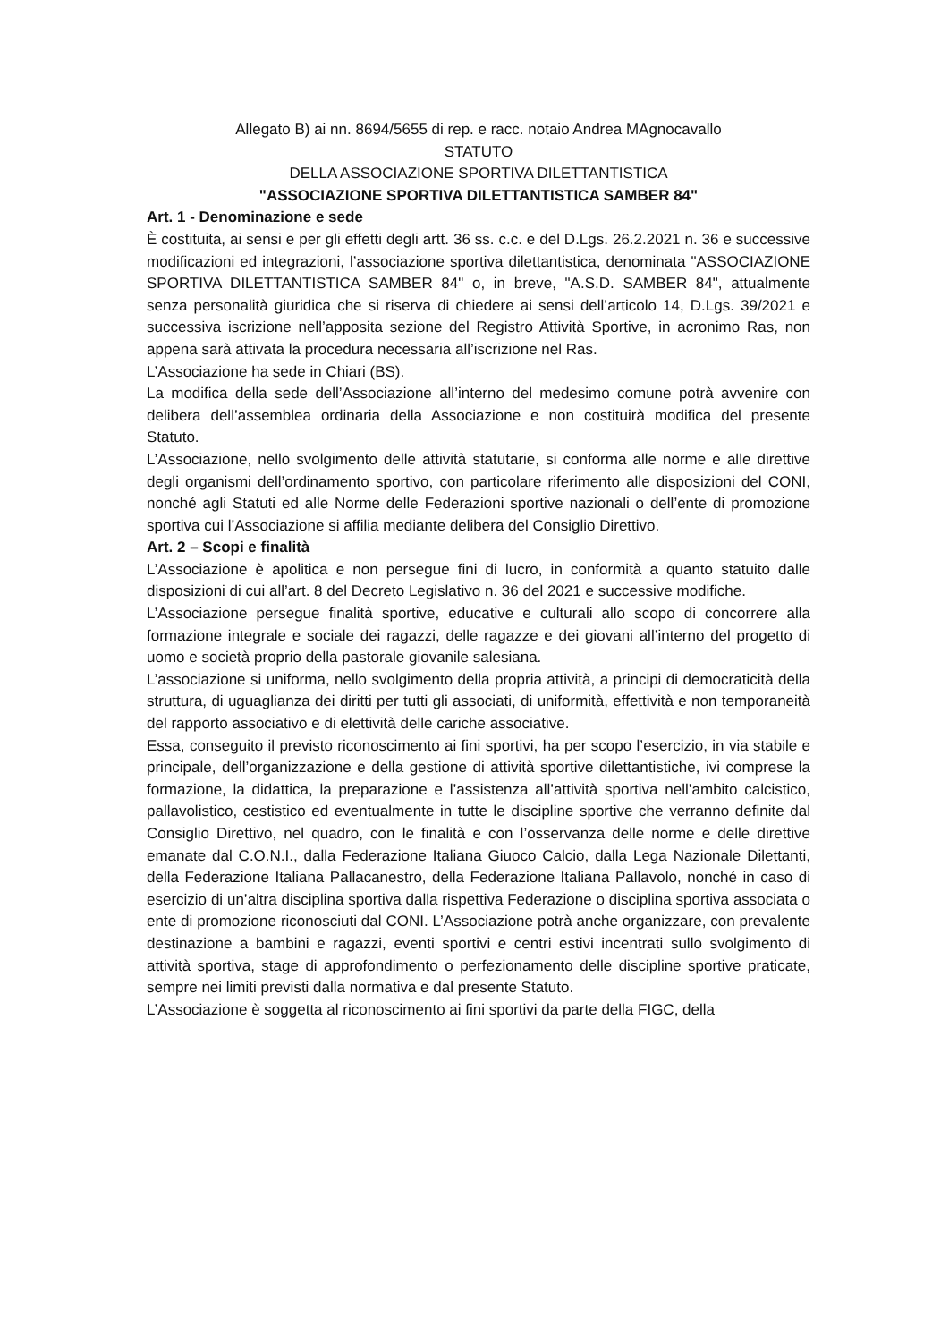Allegato B) ai nn. 8694/5655 di rep. e racc. notaio Andrea MAgnocavallo
STATUTO
DELLA ASSOCIAZIONE SPORTIVA DILETTANTISTICA
"ASSOCIAZIONE SPORTIVA DILETTANTISTICA SAMBER 84"
Art. 1 - Denominazione e sede
È costituita, ai sensi e per gli effetti degli artt. 36 ss. c.c. e del D.Lgs. 26.2.2021 n. 36 e successive modificazioni ed integrazioni, l’associazione sportiva dilettantistica, denominata "ASSOCIAZIONE SPORTIVA DILETTANTISTICA SAMBER 84" o, in breve, "A.S.D. SAMBER 84", attualmente senza personalità giuridica che si riserva di chiedere ai sensi dell’articolo 14, D.Lgs. 39/2021 e successiva iscrizione nell’apposita sezione del Registro Attività Sportive, in acronimo Ras, non appena sarà attivata la procedura necessaria all’iscrizione nel Ras.
L’Associazione ha sede in Chiari (BS).
La modifica della sede dell’Associazione all’interno del medesimo comune potrà avvenire con delibera dell’assemblea ordinaria della Associazione e non costituirà modifica del presente Statuto.
L’Associazione, nello svolgimento delle attività statutarie, si conforma alle norme e alle direttive degli organismi dell’ordinamento sportivo, con particolare riferimento alle disposizioni del CONI, nonché agli Statuti ed alle Norme delle Federazioni sportive nazionali o dell’ente di promozione sportiva cui l’Associazione si affilia mediante delibera del Consiglio Direttivo.
Art. 2 – Scopi e finalità
L’Associazione è apolitica e non persegue fini di lucro, in conformità a quanto statuito dalle disposizioni di cui all’art. 8 del Decreto Legislativo n. 36 del 2021 e successive modifiche.
L’Associazione persegue finalità sportive, educative e culturali allo scopo di concorrere alla formazione integrale e sociale dei ragazzi, delle ragazze e dei giovani all’interno del progetto di uomo e società proprio della pastorale giovanile salesiana.
L’associazione si uniforma, nello svolgimento della propria attività, a principi di democraticità della struttura, di uguaglianza dei diritti per tutti gli associati, di uniformità, effettività e non temporaneità del rapporto associativo e di elettività delle cariche associative.
Essa, conseguito il previsto riconoscimento ai fini sportivi, ha per scopo l’esercizio, in via stabile e principale, dell’organizzazione e della gestione di attività sportive dilettantistiche, ivi comprese la formazione, la didattica, la preparazione e l’assistenza all’attività sportiva nell’ambito calcistico, pallavolistico, cestistico ed eventualmente in tutte le discipline sportive che verranno definite dal Consiglio Direttivo, nel quadro, con le finalità e con l’osservanza delle norme e delle direttive emanate dal C.O.N.I., dalla Federazione Italiana Giuoco Calcio, dalla Lega Nazionale Dilettanti, della Federazione Italiana Pallacanestro, della Federazione Italiana Pallavolo, nonché in caso di esercizio di un’altra disciplina sportiva dalla rispettiva Federazione o disciplina sportiva associata o ente di promozione riconosciuti dal CONI. L’Associazione potrà anche organizzare, con prevalente destinazione a bambini e ragazzi, eventi sportivi e centri estivi incentrati sullo svolgimento di attività sportiva, stage di approfondimento o perfezionamento delle discipline sportive praticate, sempre nei limiti previsti dalla normativa e dal presente Statuto.
L’Associazione è soggetta al riconoscimento ai fini sportivi da parte della FIGC, della